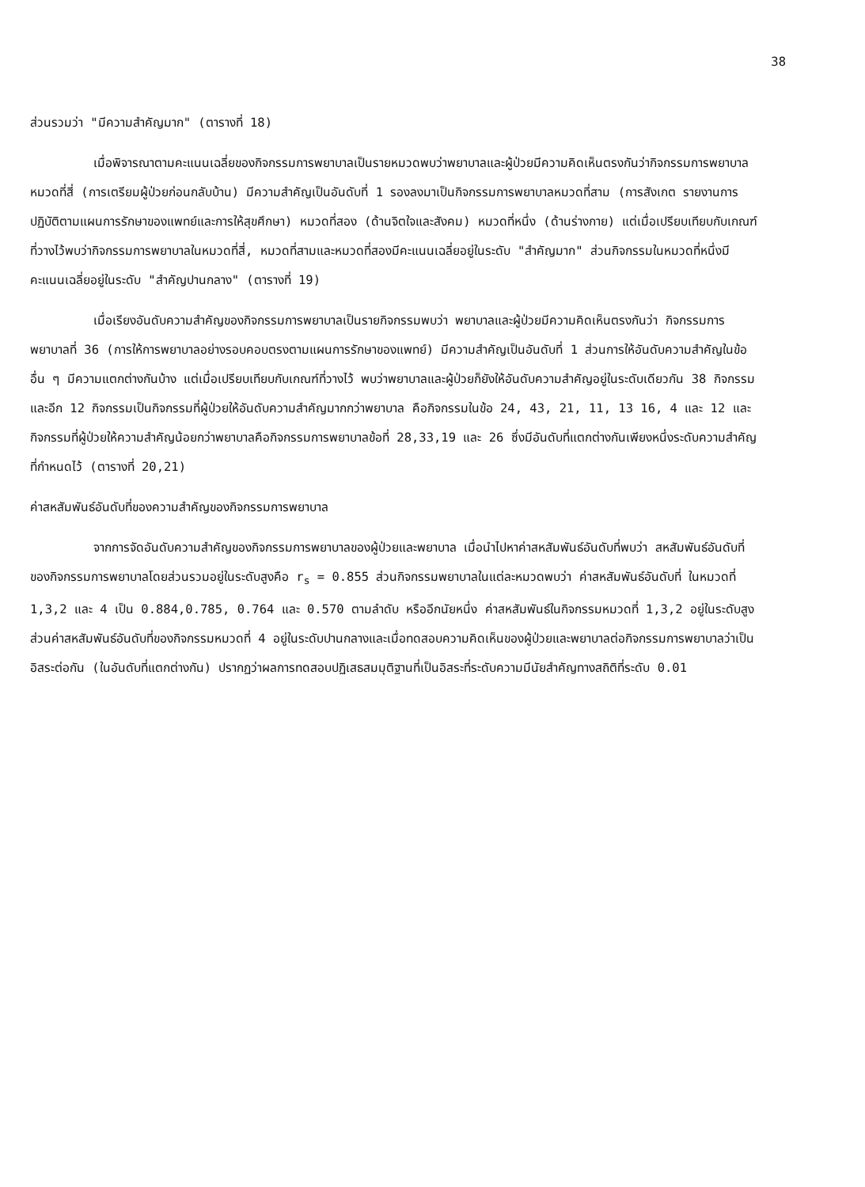38
ส่วนรวมว่า "มีความสำคัญมาก" (ตารางที่ 18)
เมื่อพิจารณาตามคะแนนเฉลี่ยของกิจกรรมการพยาบาลเป็นรายหมวดพบว่าพยาบาลและผู้ป่วยมีความคิดเห็นตรงกันว่ากิจกรรมการพยาบาลหมวดที่สี่ (การเตรียมผู้ป่วยก่อนกลับบ้าน) มีความสำคัญเป็นอันดับที่ 1 รองลงมาเป็นกิจกรรมการพยาบาลหมวดที่สาม (การสังเกต รายงานการปฏิบัติตามแผนการรักษาของแพทย์และการให้สุขศึกษา) หมวดที่สอง (ด้านจิตใจและสังคม) หมวดที่หนึ่ง (ด้านร่างกาย) แต่เมื่อเปรียบเทียบกับเกณฑ์ที่วางไว้พบว่ากิจกรรมการพยาบาลในหมวดที่สี่, หมวดที่สามและหมวดที่สองมีคะแนนเฉลี่ยอยู่ในระดับ "สำคัญมาก" ส่วนกิจกรรมในหมวดที่หนึ่งมีคะแนนเฉลี่ยอยู่ในระดับ "สำคัญปานกลาง" (ตารางที่ 19)
เมื่อเรียงอันดับความสำคัญของกิจกรรมการพยาบาลเป็นรายกิจกรรมพบว่า พยาบาลและผู้ป่วยมีความคิดเห็นตรงกันว่า กิจกรรมการพยาบาลที่ 36 (การให้การพยาบาลอย่างรอบคอบตรงตามแผนการรักษาของแพทย์) มีความสำคัญเป็นอันดับที่ 1 ส่วนการให้อันดับความสำคัญในข้ออื่น ๆ มีความแตกต่างกันบ้าง แต่เมื่อเปรียบเทียบกับเกณฑ์ที่วางไว้ พบว่าพยาบาลและผู้ป่วยก็ยังให้อันดับความสำคัญอยู่ในระดับเดียวกัน 38 กิจกรรม และอีก 12 กิจกรรมเป็นกิจกรรมที่ผู้ป่วยให้อันดับความสำคัญมากกว่าพยาบาล คือกิจกรรมในข้อ 24, 43, 21, 11, 13 16, 4 และ 12 และกิจกรรมที่ผู้ป่วยให้ความสำคัญน้อยกว่าพยาบาลคือกิจกรรมการพยาบาลข้อที่ 28,33,19 และ 26 ซึ่งมีอันดับที่แตกต่างกันเพียงหนึ่งระดับความสำคัญที่กำหนดไว้ (ตารางที่ 20,21)
ค่าสหสัมพันธ์อันดับที่ของความสำคัญของกิจกรรมการพยาบาล
จากการจัดอันดับความสำคัญของกิจกรรมการพยาบาลของผู้ป่วยและพยาบาล เมื่อนำไปหาค่าสหสัมพันธ์อันดับที่พบว่า สหสัมพันธ์อันดับที่ของกิจกรรมการพยาบาลโดยส่วนรวมอยู่ในระดับสูงคือ r<sub>s</sub> = 0.855 ส่วนกิจกรรมพยาบาลในแต่ละหมวดพบว่า ค่าสหสัมพันธ์อันดับที่ ในหมวดที่ 1,3,2 และ 4 เป็น 0.884,0.785, 0.764 และ 0.570 ตามลำดับ หรืออีกนัยหนึ่ง ค่าสหสัมพันธ์ในกิจกรรมหมวดที่ 1,3,2 อยู่ในระดับสูง ส่วนค่าสหสัมพันธ์อันดับที่ของกิจกรรมหมวดที่ 4 อยู่ในระดับปานกลางและเมื่อทดสอบความคิดเห็นของผู้ป่วยและพยาบาลต่อกิจกรรมการพยาบาลว่าเป็นอิสระต่อกัน (ในอันดับที่แตกต่างกัน) ปรากฏว่าผลการทดสอบปฏิเสธสมมุติฐานที่เป็นอิสระที่ระดับความมีนัยสำคัญทางสถิติที่ระดับ 0.01